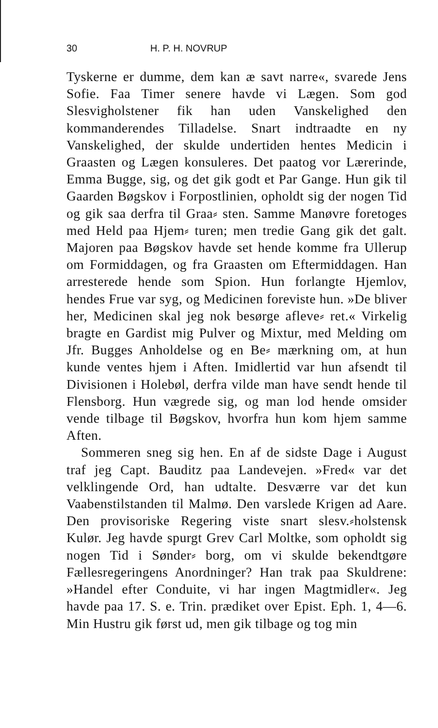30 H. P. H. NOVRUP
Tyskerne er dumme, dem kan æ savt narre«, svarede Jens Sofie. Faa Timer senere havde vi Lægen. Som god Slesvigholstener fik han uden Vanskelighed den kommanderendes Tilladelse. Snart indtraadte en ny Vanskelighed, der skulde undertiden hentes Medicin i Graasten og Lægen konsuleres. Det paatog vor Lærerinde, Emma Bugge, sig, og det gik godt et Par Gange. Hun gik til Gaarden Bøgskov i Forpostlinien, opholdt sig der nogen Tid og gik saa derfra til Graa⸗ sten. Samme Manøvre foretoges med Held paa Hjem⸗ turen; men tredie Gang gik det galt. Majoren paa Bøgskov havde set hende komme fra Ullerup om Formiddagen, og fra Graasten om Eftermiddagen. Han arresterede hende som Spion. Hun forlangte Hjemlov, hendes Frue var syg, og Medicinen foreviste hun. »De bliver her, Medicinen skal jeg nok besørge afleve⸗ ret.« Virkelig bragte en Gardist mig Pulver og Mixtur, med Melding om Jfr. Bugges Anholdelse og en Be⸗ mærkning om, at hun kunde ventes hjem i Aften. Imidlertid var hun afsendt til Divisionen i Holebøl, derfra vilde man have sendt hende til Flensborg. Hun vægrede sig, og man lod hende omsider vende tilbage til Bøgskov, hvorfra hun kom hjem samme Aften.
Sommeren sneg sig hen. En af de sidste Dage i August traf jeg Capt. Bauditz paa Landevejen. »Fred« var det velklingende Ord, han udtalte. Desværre var det kun Vaabenstilstanden til Malmø. Den varslede Krigen ad Aare. Den provisoriske Regering viste snart slesv.⸗holstensk Kulør. Jeg havde spurgt Grev Carl Moltke, som opholdt sig nogen Tid i Sønder⸗ borg, om vi skulde bekendtgøre Fællesregeringens Anordninger? Han trak paa Skuldrene: »Handel efter Conduite, vi har ingen Magtmidler«. Jeg havde paa 17. S. e. Trin. prædiket over Epist. Eph. 1, 4—6. Min Hustru gik først ud, men gik tilbage og tog min